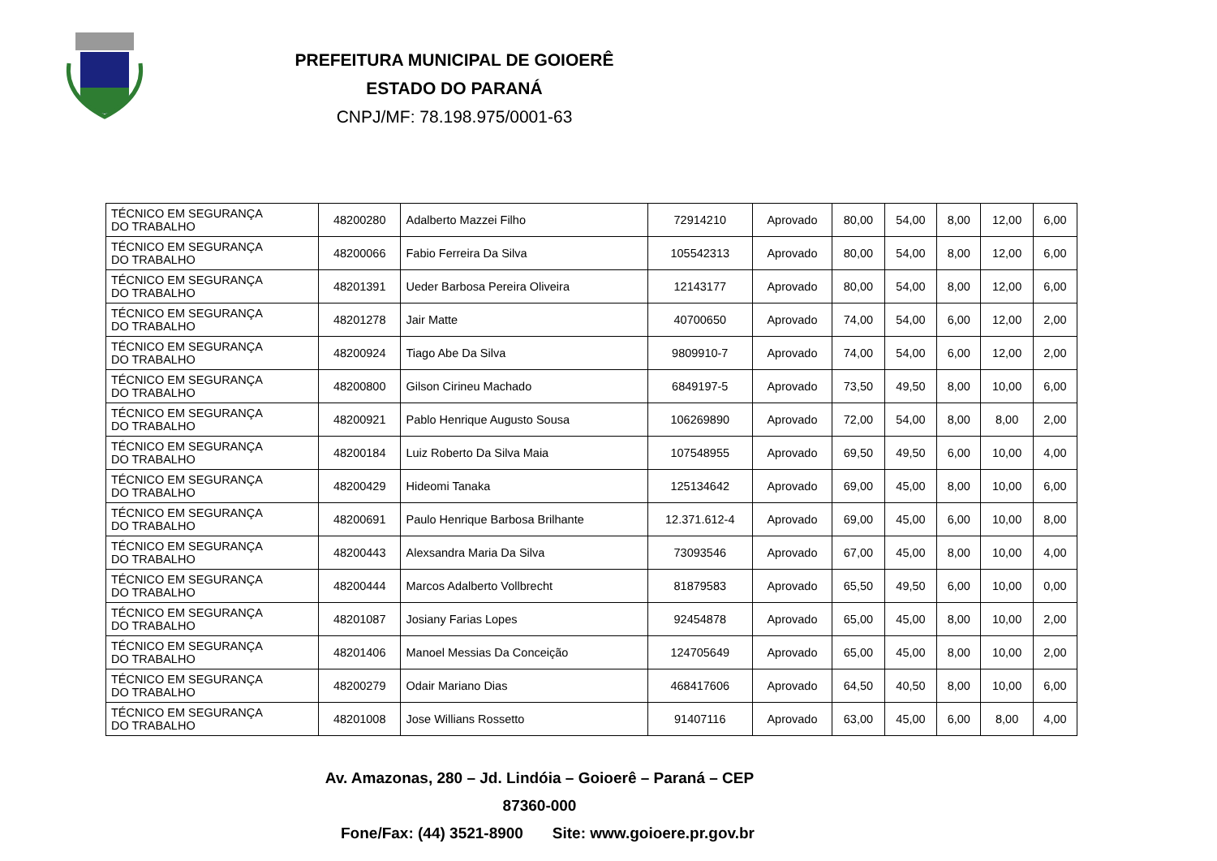PREFEITURA MUNICIPAL DE GOIOERÊ
ESTADO DO PARANÁ
CNPJ/MF: 78.198.975/0001-63
| TÉCNICO EM SEGURANÇA DO TRABALHO | 48200280 | Adalberto Mazzei Filho | 72914210 | Aprovado | 80,00 | 54,00 | 8,00 | 12,00 | 6,00 |
| TÉCNICO EM SEGURANÇA DO TRABALHO | 48200066 | Fabio Ferreira Da Silva | 105542313 | Aprovado | 80,00 | 54,00 | 8,00 | 12,00 | 6,00 |
| TÉCNICO EM SEGURANÇA DO TRABALHO | 48201391 | Ueder Barbosa Pereira Oliveira | 12143177 | Aprovado | 80,00 | 54,00 | 8,00 | 12,00 | 6,00 |
| TÉCNICO EM SEGURANÇA DO TRABALHO | 48201278 | Jair Matte | 40700650 | Aprovado | 74,00 | 54,00 | 6,00 | 12,00 | 2,00 |
| TÉCNICO EM SEGURANÇA DO TRABALHO | 48200924 | Tiago Abe Da Silva | 9809910-7 | Aprovado | 74,00 | 54,00 | 6,00 | 12,00 | 2,00 |
| TÉCNICO EM SEGURANÇA DO TRABALHO | 48200800 | Gilson Cirineu Machado | 6849197-5 | Aprovado | 73,50 | 49,50 | 8,00 | 10,00 | 6,00 |
| TÉCNICO EM SEGURANÇA DO TRABALHO | 48200921 | Pablo Henrique Augusto Sousa | 106269890 | Aprovado | 72,00 | 54,00 | 8,00 | 8,00 | 2,00 |
| TÉCNICO EM SEGURANÇA DO TRABALHO | 48200184 | Luiz Roberto Da Silva Maia | 107548955 | Aprovado | 69,50 | 49,50 | 6,00 | 10,00 | 4,00 |
| TÉCNICO EM SEGURANÇA DO TRABALHO | 48200429 | Hideomi Tanaka | 125134642 | Aprovado | 69,00 | 45,00 | 8,00 | 10,00 | 6,00 |
| TÉCNICO EM SEGURANÇA DO TRABALHO | 48200691 | Paulo Henrique Barbosa Brilhante | 12.371.612-4 | Aprovado | 69,00 | 45,00 | 6,00 | 10,00 | 8,00 |
| TÉCNICO EM SEGURANÇA DO TRABALHO | 48200443 | Alexsandra Maria Da Silva | 73093546 | Aprovado | 67,00 | 45,00 | 8,00 | 10,00 | 4,00 |
| TÉCNICO EM SEGURANÇA DO TRABALHO | 48200444 | Marcos Adalberto Vollbrecht | 81879583 | Aprovado | 65,50 | 49,50 | 6,00 | 10,00 | 0,00 |
| TÉCNICO EM SEGURANÇA DO TRABALHO | 48201087 | Josiany Farias Lopes | 92454878 | Aprovado | 65,00 | 45,00 | 8,00 | 10,00 | 2,00 |
| TÉCNICO EM SEGURANÇA DO TRABALHO | 48201406 | Manoel Messias Da Conceição | 124705649 | Aprovado | 65,00 | 45,00 | 8,00 | 10,00 | 2,00 |
| TÉCNICO EM SEGURANÇA DO TRABALHO | 48200279 | Odair Mariano Dias | 468417606 | Aprovado | 64,50 | 40,50 | 8,00 | 10,00 | 6,00 |
| TÉCNICO EM SEGURANÇA DO TRABALHO | 48201008 | Jose Willians Rossetto | 91407116 | Aprovado | 63,00 | 45,00 | 6,00 | 8,00 | 4,00 |
Av. Amazonas, 280 – Jd. Lindóia – Goioerê – Paraná – CEP 87360-000
Fone/Fax: (44) 3521-8900 Site: www.goioere.pr.gov.br